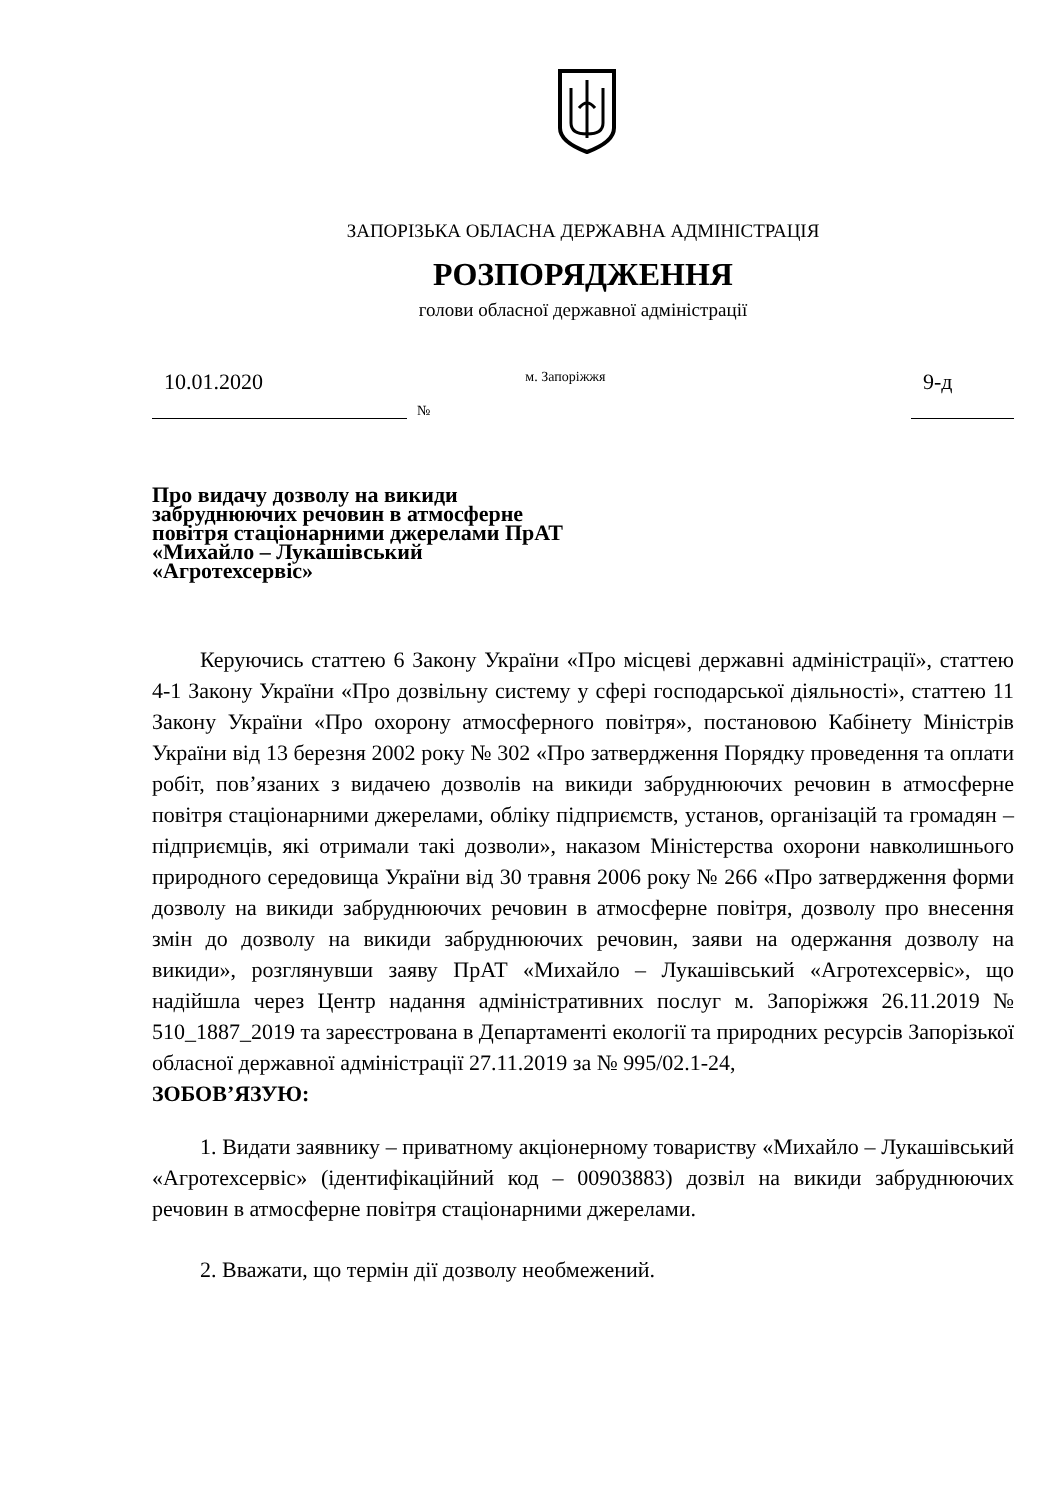ЗАПОРІЗЬКА ОБЛАСНА ДЕРЖАВНА АДМІНІСТРАЦІЯ
РОЗПОРЯДЖЕННЯ
голови обласної державної адміністрації
10.01.2020
№ м. Запоріжжя
9-д
Про видачу дозволу на викиди забруднюючих речовин в атмосферне повітря стаціонарними джерелами ПрАТ «Михайло – Лукашівський «Агротехсервіс»
Керуючись статтею 6 Закону України «Про місцеві державні адміністрації», статтею 4-1 Закону України «Про дозвільну систему у сфері господарської діяльності», статтею 11 Закону України «Про охорону атмосферного повітря», постановою Кабінету Міністрів України від 13 березня 2002 року № 302 «Про затвердження Порядку проведення та оплати робіт, пов’язаних з видачею дозволів на викиди забруднюючих речовин в атмосферне повітря стаціонарними джерелами, обліку підприємств, установ, організацій та громадян – підприємців, які отримали такі дозволи», наказом Міністерства охорони навколишнього природного середовища України від 30 травня 2006 року № 266 «Про затвердження форми дозволу на викиди забруднюючих речовин в атмосферне повітря, дозволу про внесення змін до дозволу на викиди забруднюючих речовин, заяви на одержання дозволу на викиди», розглянувши заяву ПрАТ «Михайло – Лукашівський «Агротехсервіс», що надійшла через Центр надання адміністративних послуг м. Запоріжжя 26.11.2019 № 510_1887_2019 та зареєстрована в Департаменті екології та природних ресурсів Запорізької обласної державної адміністрації 27.11.2019 за № 995/02.1-24,
ЗОБОВ’ЯЗУЮ:
1. Видати заявнику – приватному акціонерному товариству «Михайло – Лукашівський «Агротехсервіс» (ідентифікаційний код – 00903883) дозвіл на викиди забруднюючих речовин в атмосферне повітря стаціонарними джерелами.
2. Вважати, що термін дії дозволу необмежений.